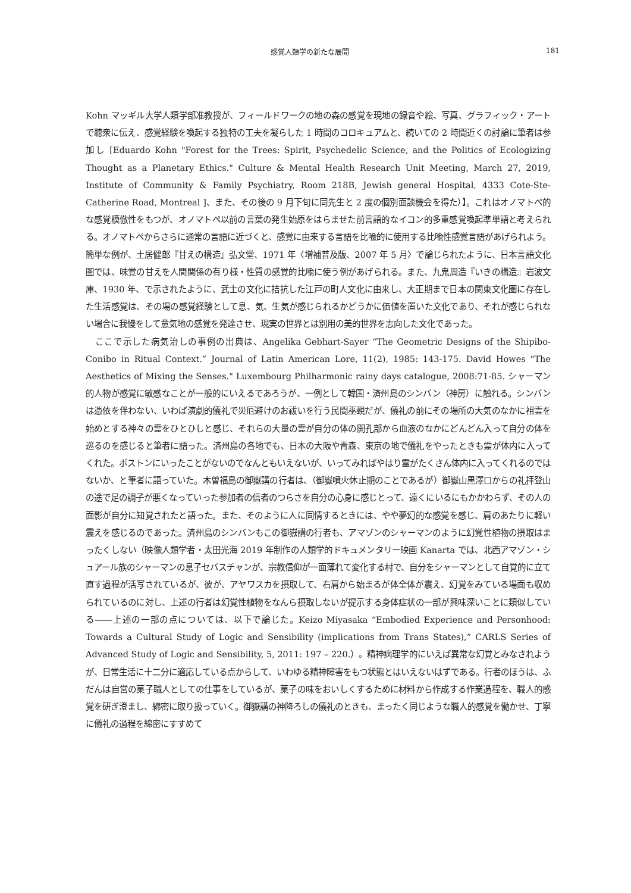感覚人類学の新たな展開 181
Kohn マッギル大学人類学部准教授が、フィールドワークの地の森の感覚を現地の録音や絵、写真、グラフィック・アートで聴衆に伝え、感覚経験を喚起する独特の工夫を凝らした 1 時間のコロキュアムと、続いての 2 時間近くの討論に筆者は参加し [Eduardo Kohn "Forest for the Trees: Spirit, Psychedelic Science, and the Politics of Ecologizing Thought as a Planetary Ethics." Culture & Mental Health Research Unit Meeting, March 27, 2019, Institute of Community & Family Psychiatry, Room 218B, Jewish general Hospital, 4333 Cote-Ste-Catherine Road, Montreal ]、また、その後の 9 月下旬に同先生と 2 度の個別面談機会を得た）】。これはオノマトペ的な感覚模倣性をもつが、オノマトペ以前の言葉の発生始原をはらませた前言語的なイコン的多重感覚喚起準単語と考えられる。オノマトペからさらに通常の言語に近づくと、感覚に由来する言語を比喩的に使用する比喩性感覚言語があげられよう。簡単な例が、土居健郎『甘えの構造』弘文堂、1971 年〈増補普及版、2007 年 5 月〉で論じられたように、日本言語文化圏では、味覚の甘えを人間関係の有り様・性質の感覚的比喩に使う例があげられる。また、九鬼周造『いきの構造』岩波文庫、1930 年、で示されたように、武士の文化に拮抗した江戸の町人文化に由来し、大正期まで日本の関東文化圏に存在した生活感覚は、その場の感覚経験として息、気、生気が感じられるかどうかに価値を置いた文化であり、それが感じられない場合に我慢をして意気地の感覚を発達させ、現実の世界とは別用の美的世界を志向した文化であった。
　ここで示した病気治しの事例の出典は、Angelika Gebhart-Sayer “The Geometric Designs of the Shipibo-Conibo in Ritual Context.” Journal of Latin American Lore, 11(2), 1985: 143-175. David Howes "The Aesthetics of Mixing the Senses." Luxembourg Philharmonic rainy days catalogue, 2008:71-85. シャーマン的人物が感覚に敏感なことが一般的にいえるであろうが、一例として韓国・済州島のシンバン（神房）に触れる。シンバンは憑依を伴わない、いわば演劇的儀礼で災厄避けのお祓いを行う民間巫覡だが、儀礼の前にその場所の大気のなかに祖霊を始めとする神々の霊をひとひしと感じ、それらの大量の霊が自分の体の開孔部から血液のなかにどんどん入って自分の体を巡るのを感じると筆者に語った。済州島の各地でも、日本の大阪や青森、東京の地で儀礼をやったときも霊が体内に入ってくれた。ボストンにいったことがないのでなんともいえないが、いってみればやはり霊がたくさん体内に入ってくれるのではないか、と筆者に語っていた。木曽福島の御嶽講の行者は、（御嶽噴火休止期のことであるが）御嶽山黒澤口からの礼拝登山の途で足の調子が悪くなっていった参加者の信者のつらさを自分の心身に感じとって、遠くにいるにもかかわらず、その人の面影が自分に知覚されたと語った。また、そのように人に同情するときには、やや夢幻的な感覚を感じ、肩のあたりに軽い震えを感じるのであった。済州島のシンバンもこの御嶽講の行者も、アマゾンのシャーマンのように幻覚性植物の摂取はまったくしない（映像人類学者・太田光海 2019 年制作の人類学的ドキュメンタリー映画 Kanarta では、北西アマゾン・シュアール族のシャーマンの息子セバスチャンが、宗教信仰が一面薄れて変化する村で、自分をシャーマンとして自覚的に立て直す過程が活写されているが、彼が、アヤワスカを摂取して、右肩から始まるが体全体が震え、幻覚をみている場面も収められているのに対し、上述の行者は幻覚性植物をなんら摂取しないが提示する身体症状の一部が興味深いことに類似している――上述の一部の点については、以下で論じた。Keizo Miyasaka “Embodied Experience and Personhood: Towards a Cultural Study of Logic and Sensibility (implications from Trans States),” CARLS Series of Advanced Study of Logic and Sensibility, 5, 2011: 197 – 220.）。精神病理学的にいえば異常な幻覚とみなされようが、日常生活に十二分に適応している点からして、いわゆる精神障害をもつ状態とはいえないはずである。行者のほうは、ふだんは自営の菓子職人としての仕事をしているが、菓子の味をおいしくするために材料から作成する作業過程を、職人的感覚を研ぎ澄まし、綿密に取り扱っていく。御嶽講の神降ろしの儀礼のときも、まったく同じような職人的感覚を働かせ、丁寧に儀礼の過程を綿密にすすめて